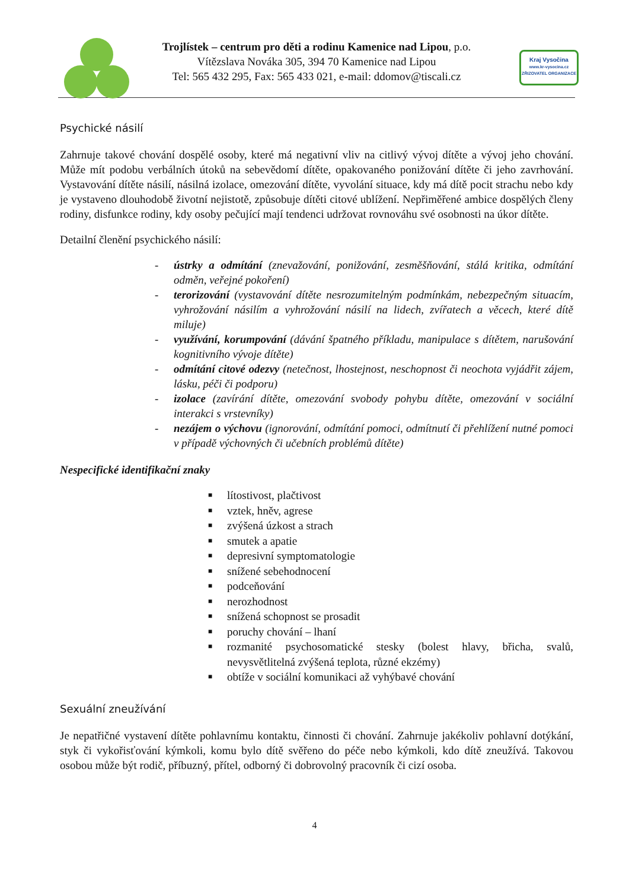Kraj Vysočina
www.kr-vysocina.cz
ZŘIZOVATEL ORGANIZACE
Trojlístek – centrum pro děti a rodinu Kamenice nad Lipou, p.o.
Vítězslava Nováka 305, 394 70 Kamenice nad Lipou
Tel: 565 432 295, Fax: 565 433 021, e-mail: ddomov@tiscali.cz
Psychické násilí
Zahrnuje takové chování dospělé osoby, které má negativní vliv na citlivý vývoj dítěte a vývoj jeho chování. Může mít podobu verbálních útoků na sebevědomí dítěte, opakovaného ponižování dítěte či jeho zavrhování. Vystavování dítěte násilí, násilná izolace, omezování dítěte, vyvolání situace, kdy má dítě pocit strachu nebo kdy je vystaveno dlouhodobě životní nejistotě, způsobuje dítěti citové ublížení. Nepřiměřené ambice dospělých členy rodiny, disfunkce rodiny, kdy osoby pečující mají tendenci udržovat rovnováhu své osobnosti na úkor dítěte.
Detailní členění psychického násilí:
- ústrky a odmítání (znevažování, ponižování, zesměšňování, stálá kritika, odmítání odměn, veřejné pokoření)
- terorizování (vystavování dítěte nesrozumitelným podmínkám, nebezpečným situacím, vyhrožování násilím a vyhrožování násilí na lidech, zvířatech a věcech, které dítě miluje)
- využívání, korumpování (dávání špatného příkladu, manipulace s dítětem, narušování kognitivního vývoje dítěte)
- odmítání citové odezvy (netečnost, lhostejnost, neschopnost či neochota vyjádřit zájem, lásku, péči či podporu)
- izolace (zavírání dítěte, omezování svobody pohybu dítěte, omezování v sociální interakci s vrstevníky)
- nezájem o výchovu (ignorování, odmítání pomoci, odmítnutí či přehlížení nutné pomoci v případě výchovných či učebních problémů dítěte)
Nespecifické identifikační znaky
■ lítostivost, plačtivost
■ vztek, hněv, agrese
■ zvýšená úzkost a strach
■ smutek a apatie
■ depresivní symptomatologie
■ snížené sebehodnocení
■ podceňování
■ nerozhodnost
■ snížená schopnost se prosadit
■ poruchy chování – lhaní
■ rozmanité psychosomatické stesky (bolest hlavy, břicha, svalů, nevysvětlitelná zvýšená teplota, různé ekzémy)
■ obtíže v sociální komunikaci až vyhýbavé chování
Sexuální zneužívání
Je nepatřičné vystavení dítěte pohlavnímu kontaktu, činnosti či chování. Zahrnuje jakékoliv pohlavní dotýkání, styk či vykořisťování kýmkoli, komu bylo dítě svěřeno do péče nebo kýmkoli, kdo dítě zneužívá. Takovou osobou může být rodič, příbuzný, přítel, odborný či dobrovolný pracovník či cizí osoba.
4